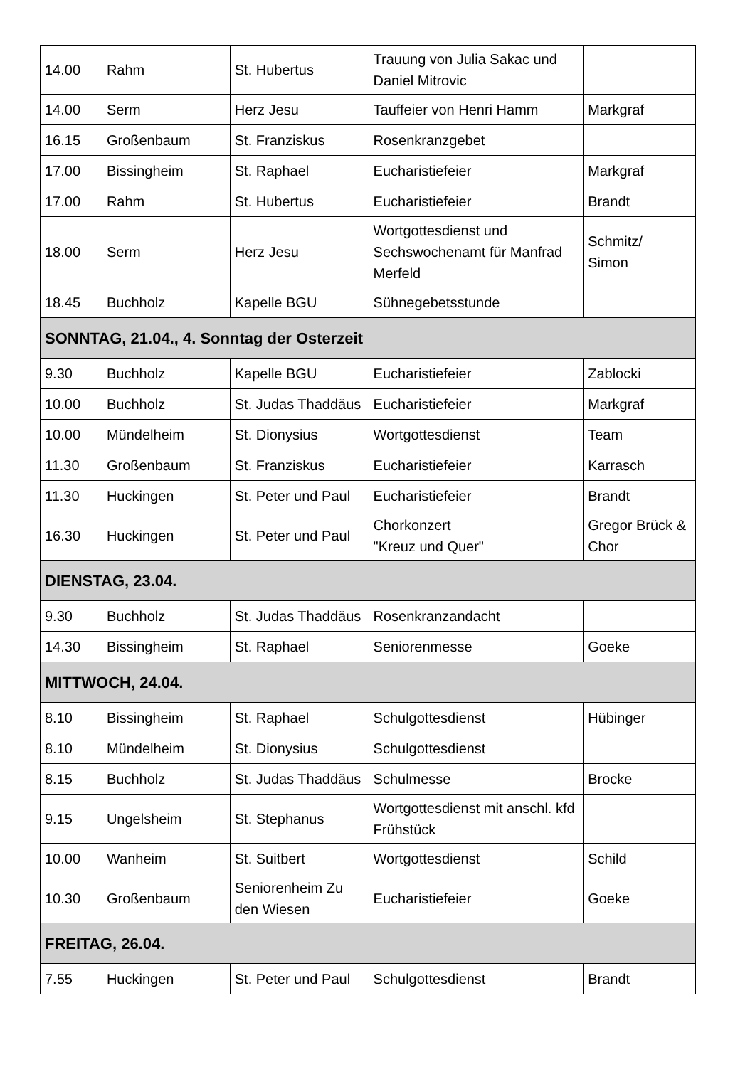| 14.00 | Rahm | St. Hubertus | Trauung von Julia Sakac und Daniel Mitrovic | |
| 14.00 | Serm | Herz Jesu | Tauffeier von Henri Hamm | Markgraf |
| 16.15 | Großenbaum | St. Franziskus | Rosenkranzgebet | |
| 17.00 | Bissingheim | St. Raphael | Eucharistiefeier | Markgraf |
| 17.00 | Rahm | St. Hubertus | Eucharistiefeier | Brandt |
| 18.00 | Serm | Herz Jesu | Wortgottesdienst und Sechswochenamt für Manfrad Merfeld | Schmitz/ Simon |
| 18.45 | Buchholz | Kapelle BGU | Sühnegebetsstunde | |
| SONNTAG, 21.04., 4. Sonntag der Osterzeit | | | | |
| 9.30 | Buchholz | Kapelle BGU | Eucharistiefeier | Zablocki |
| 10.00 | Buchholz | St. Judas Thaddäus | Eucharistiefeier | Markgraf |
| 10.00 | Mündelheim | St. Dionysius | Wortgottesdienst | Team |
| 11.30 | Großenbaum | St. Franziskus | Eucharistiefeier | Karrasch |
| 11.30 | Huckingen | St. Peter und Paul | Eucharistiefeier | Brandt |
| 16.30 | Huckingen | St. Peter und Paul | Chorkonzert "Kreuz und Quer" | Gregor Brück & Chor |
| DIENSTAG, 23.04. | | | | |
| 9.30 | Buchholz | St. Judas Thaddäus | Rosenkranzandacht | |
| 14.30 | Bissingheim | St. Raphael | Seniorenmesse | Goeke |
| MITTWOCH, 24.04. | | | | |
| 8.10 | Bissingheim | St. Raphael | Schulgottesdienst | Hübinger |
| 8.10 | Mündelheim | St. Dionysius | Schulgottesdienst | |
| 8.15 | Buchholz | St. Judas Thaddäus | Schulmesse | Brocke |
| 9.15 | Ungelsheim | St. Stephanus | Wortgottesdienst mit anschl. kfd Frühstück | |
| 10.00 | Wanheim | St. Suitbert | Wortgottesdienst | Schild |
| 10.30 | Großenbaum | Seniorenheim Zu den Wiesen | Eucharistiefeier | Goeke |
| FREITAG, 26.04. | | | | |
| 7.55 | Huckingen | St. Peter und Paul | Schulgottesdienst | Brandt |